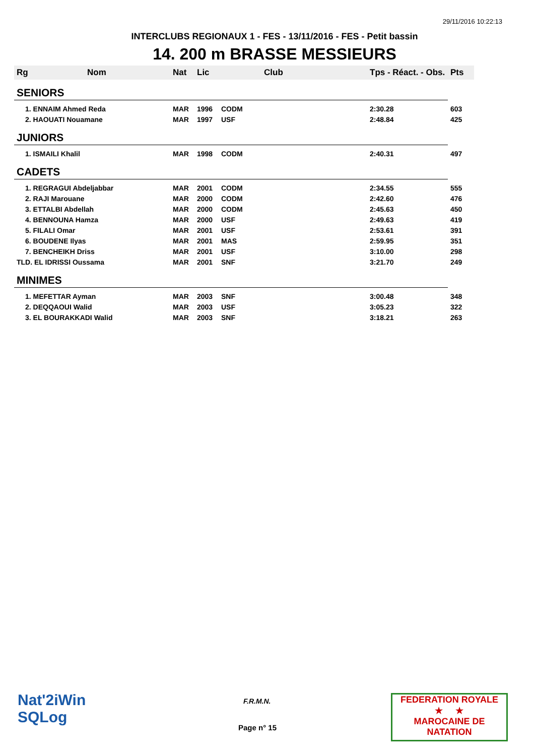29/11/2016 10:22:13
INTERCLUBS REGIONAUX 1 - FES - 13/11/2016 - FES - Petit bassin
14. 200 m BRASSE MESSIEURS
| Rg | Nom | Nat | Lic | Club | Tps - Réact. - Obs. | Pts |
| --- | --- | --- | --- | --- | --- | --- |
| SENIORS | | | | | | |
| 1. ENNAIM Ahmed Reda | | MAR | 1996 | CODM | 2:30.28 | 603 |
| 2. HAOUATI Nouamane | | MAR | 1997 | USF | 2:48.84 | 425 |
| JUNIORS | | | | | | |
| 1. ISMAILI Khalil | | MAR | 1998 | CODM | 2:40.31 | 497 |
| CADETS | | | | | | |
| 1. REGRAGUI Abdeljabbar | | MAR | 2001 | CODM | 2:34.55 | 555 |
| 2. RAJI Marouane | | MAR | 2000 | CODM | 2:42.60 | 476 |
| 3. ETTALBI Abdellah | | MAR | 2000 | CODM | 2:45.63 | 450 |
| 4. BENNOUNA Hamza | | MAR | 2000 | USF | 2:49.63 | 419 |
| 5. FILALI Omar | | MAR | 2001 | USF | 2:53.61 | 391 |
| 6. BOUDENE Ilyas | | MAR | 2001 | MAS | 2:59.95 | 351 |
| 7. BENCHEIKH Driss | | MAR | 2001 | USF | 3:10.00 | 298 |
| TLD. EL IDRISSI Oussama | | MAR | 2001 | SNF | 3:21.70 | 249 |
| MINIMES | | | | | | |
| 1. MEFETTAR Ayman | | MAR | 2003 | SNF | 3:00.48 | 348 |
| 2. DEQQAOUI Walid | | MAR | 2003 | USF | 3:05.23 | 322 |
| 3. EL BOURAKKADI Walid | | MAR | 2003 | SNF | 3:18.21 | 263 |
Nat'2iWin
SQLog
F.R.M.N.
Page n° 15
FEDERATION ROYALE
★ ★
MAROCAINE DE NATATION